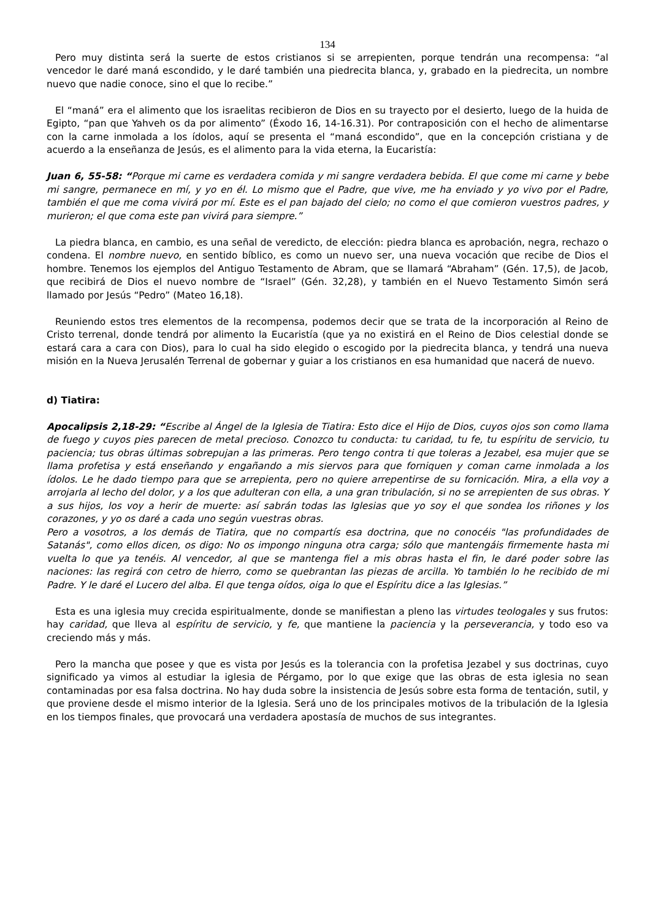134
Pero muy distinta será la suerte de estos cristianos si se arrepienten, porque tendrán una recompensa: “al vencedor le daré maná escondido, y le daré también una piedrecita blanca, y, grabado en la piedrecita, un nombre nuevo que nadie conoce, sino el que lo recibe.”
El “maná” era el alimento que los israelitas recibieron de Dios en su trayecto por el desierto, luego de la huida de Egipto, “pan que Yahveh os da por alimento” (Éxodo 16, 14-16.31). Por contraposición con el hecho de alimentarse con la carne inmolada a los ídolos, aquí se presenta el “maná escondido”, que en la concepción cristiana y de acuerdo a la enseñanza de Jesús, es el alimento para la vida eterna, la Eucaristía:
Juan 6, 55-58: “Porque mi carne es verdadera comida y mi sangre verdadera bebida. El que come mi carne y bebe mi sangre, permanece en mí, y yo en él. Lo mismo que el Padre, que vive, me ha enviado y yo vivo por el Padre, también el que me coma vivirá por mí. Este es el pan bajado del cielo; no como el que comieron vuestros padres, y murieron; el que coma este pan vivirá para siempre.”
La piedra blanca, en cambio, es una señal de veredicto, de elección: piedra blanca es aprobación, negra, rechazo o condena. El nombre nuevo, en sentido bíblico, es como un nuevo ser, una nueva vocación que recibe de Dios el hombre. Tenemos los ejemplos del Antiguo Testamento de Abram, que se llamará “Abraham” (Gén. 17,5), de Jacob, que recibirá de Dios el nuevo nombre de “Israel” (Gén. 32,28), y también en el Nuevo Testamento Simón será llamado por Jesús “Pedro” (Mateo 16,18).
Reuniendo estos tres elementos de la recompensa, podemos decir que se trata de la incorporación al Reino de Cristo terrenal, donde tendrá por alimento la Eucaristía (que ya no existirá en el Reino de Dios celestial donde se estará cara a cara con Dios), para lo cual ha sido elegido o escogido por la piedrecita blanca, y tendrá una nueva misión en la Nueva Jerusalén Terrenal de gobernar y guiar a los cristianos en esa humanidad que nacerá de nuevo.
d) Tiatira:
Apocalipsis 2,18-29: “Escribe al Ángel de la Iglesia de Tiatira: Esto dice el Hijo de Dios, cuyos ojos son como llama de fuego y cuyos pies parecen de metal precioso. Conozco tu conducta: tu caridad, tu fe, tu espíritu de servicio, tu paciencia; tus obras últimas sobrepujan a las primeras. Pero tengo contra ti que toleras a Jezabel, esa mujer que se llama profetisa y está enseñando y engañando a mis siervos para que forniquen y coman carne inmolada a los ídolos. Le he dado tiempo para que se arrepienta, pero no quiere arrepentirse de su fornicación. Mira, a ella voy a arrojarla al lecho del dolor, y a los que adulteran con ella, a una gran tribulación, si no se arrepienten de sus obras. Y a sus hijos, los voy a herir de muerte: así sabrán todas las Iglesias que yo soy el que sondea los riñones y los corazones, y yo os daré a cada uno según vuestras obras.
Pero a vosotros, a los demás de Tiatira, que no compartís esa doctrina, que no conocéis "las profundidades de Satanás", como ellos dicen, os digo: No os impongo ninguna otra carga; sólo que mantengáis firmemente hasta mi vuelta lo que ya tenéis. Al vencedor, al que se mantenga fiel a mis obras hasta el fin, le daré poder sobre las naciones: las regirá con cetro de hierro, como se quebrantan las piezas de arcilla. Yo también lo he recibido de mi Padre. Y le daré el Lucero del alba. El que tenga oídos, oiga lo que el Espíritu dice a las Iglesias.”
Esta es una iglesia muy crecida espiritualmente, donde se manifiestan a pleno las virtudes teologales y sus frutos: hay caridad, que lleva al espíritu de servicio, y fe, que mantiene la paciencia y la perseverancia, y todo eso va creciendo más y más.
Pero la mancha que posee y que es vista por Jesús es la tolerancia con la profetisa Jezabel y sus doctrinas, cuyo significado ya vimos al estudiar la iglesia de Pérgamo, por lo que exige que las obras de esta iglesia no sean contaminadas por esa falsa doctrina. No hay duda sobre la insistencia de Jesús sobre esta forma de tentación, sutil, y que proviene desde el mismo interior de la Iglesia. Será uno de los principales motivos de la tribulación de la Iglesia en los tiempos finales, que provocará una verdadera apostasía de muchos de sus integrantes.